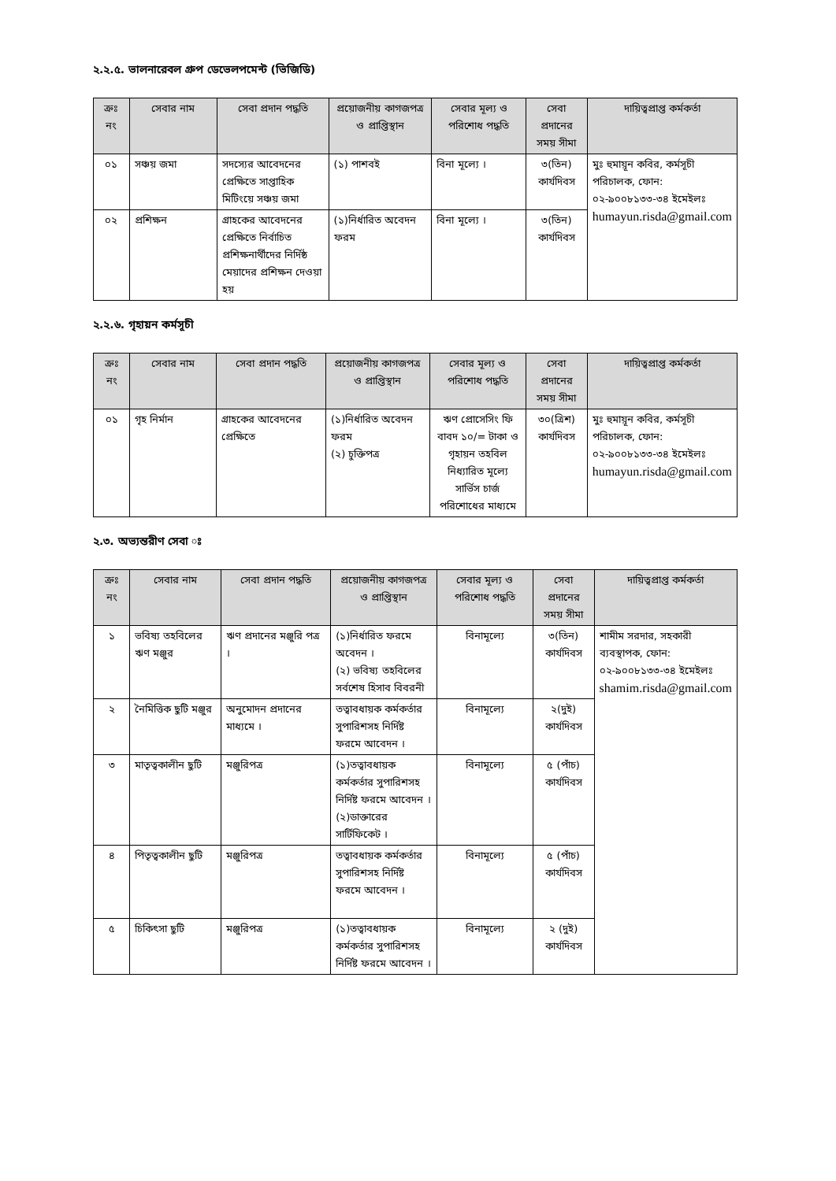২.২.৫. ভালনারেবল গ্রুপ ডেভেলপমেন্ট (ভিজিডি)
| ক্রঃ নং | সেবার নাম | সেবা প্রদান পদ্ধতি | প্রয়োজনীয় কাগজপত্র ও প্রাপ্তিস্থান | সেবার মূল্য ও পরিশোধ পদ্ধতি | সেবা প্রদানের সময় সীমা | দায়িত্বপ্রাপ্ত কর্মকর্তা |
| --- | --- | --- | --- | --- | --- | --- |
| ০১ | সঞ্চয় জমা | সদস্যের আবেদনের প্রেক্ষিতে সাপ্তাহিক মিটিংয়ে সঞ্চয় জমা | (১) পাশবই | বিনা মূল্যে । | ৩(তিন) কার্যদিবস | মুঃ হুমায়ূন কবির, কর্মসূচী পরিচালক, ফোন: ০২-৯০০৮১৩৩-৩৪ ইমেইলঃ humayun.risda@gmail.com |
| ০২ | প্রশিক্ষন | গ্রাহকের আবেদনের প্রেক্ষিতে নির্বাচিত প্রশিক্ষনার্থীদের নির্দিষ্ঠ মেয়াদের প্রশিক্ষন দেওয়া হয় | (১)নির্ধারিত অবেদন ফরম | বিনা মূল্যে । | ৩(তিন) কার্যদিবস | |
২.২.৬. গৃহায়ন কর্মসূচী
| ক্রঃ নং | সেবার নাম | সেবা প্রদান পদ্ধতি | প্রয়োজনীয় কাগজপত্র ও প্রাপ্তিস্থান | সেবার মূল্য ও পরিশোধ পদ্ধতি | সেবা প্রদানের সময় সীমা | দায়িত্বপ্রাপ্ত কর্মকর্তা |
| --- | --- | --- | --- | --- | --- | --- |
| ০১ | গৃহ নির্মান | গ্রাহকের আবেদনের প্রেক্ষিতে | (১)নির্ধারিত অবেদন ফরম (২) চুক্তিপত্র | ঋণ প্রোসেসিং ফি বাবদ ১০/= টাকা ও গৃহায়ন তহবিল নিধ্যারিত মূল্যে সার্ভিস চার্জ পরিশোধের মাধ্যমে | ৩০(ত্রিশ) কার্যদিবস | মুঃ হুমায়ূন কবির, কর্মসূচী পরিচালক, ফোন: ০২-৯০০৮১৩৩-৩৪ ইমেইলঃ humayun.risda@gmail.com |
২.৩. অভ্যন্তরীণ সেবা ঃ
| ক্রঃ নং | সেবার নাম | সেবা প্রদান পদ্ধতি | প্রয়োজনীয় কাগজপত্র ও প্রাপ্তিস্থান | সেবার মূল্য ও পরিশোধ পদ্ধতি | সেবা প্রদানের সময় সীমা | দায়িত্বপ্রাপ্ত কর্মকর্তা |
| --- | --- | --- | --- | --- | --- | --- |
| ১ | ভবিষ্য তহবিলের ঋণ মঞ্জুর | ঋণ প্রদানের মঞ্জুরি পত্র । | (১)নির্ধারিত ফরমে অবেদন । (২) ভবিষ্য তহবিলের সর্বশেষ হিসাব বিবরনী | বিনামূল্যে | ৩(তিন) কার্যদিবস | শামীম সরদার, সহকারী ব্যবস্থাপক, ফোন: ০২-৯০০৮১৩৩-৩৪ ইমেইলঃ shamim.risda@gmail.com |
| ২ | নৈমিত্তিক ছুটি মঞ্জুর | অনুমোদন প্রদানের মাধ্যমে । | তত্বাবধায়ক কর্মকর্তার সুপারিশসহ নির্দিষ্ট ফরমে আবেদন । | বিনামূল্যে | ২(দুই) কার্যদিবস | |
| ৩ | মাতৃত্বকালীন ছুটি | মঞ্জুরিপত্র | (১)তত্বাবধায়ক কর্মকর্তার সুপারিশসহ নির্দিষ্ট ফরমে আবেদন । (২)ডাক্তারের সার্টিফিকেট । | বিনামূল্যে | ৫ (পাঁচ) কার্যদিবস | |
| ৪ | পিতৃত্বকালীন ছুটি | মঞ্জুরিপত্র | তত্বাবধায়ক কর্মকর্তার সুপারিশসহ নির্দিষ্ট ফরমে আবেদন । | বিনামূল্যে | ৫ (পাঁচ) কার্যদিবস | |
| ৫ | চিকিৎসা ছুটি | মঞ্জুরিপত্র | (১)তত্বাবধায়ক কর্মকর্তার সুপারিশসহ নির্দিষ্ট ফরমে আবেদন । | বিনামূল্যে | ২ (দুই) কার্যদিবস | |